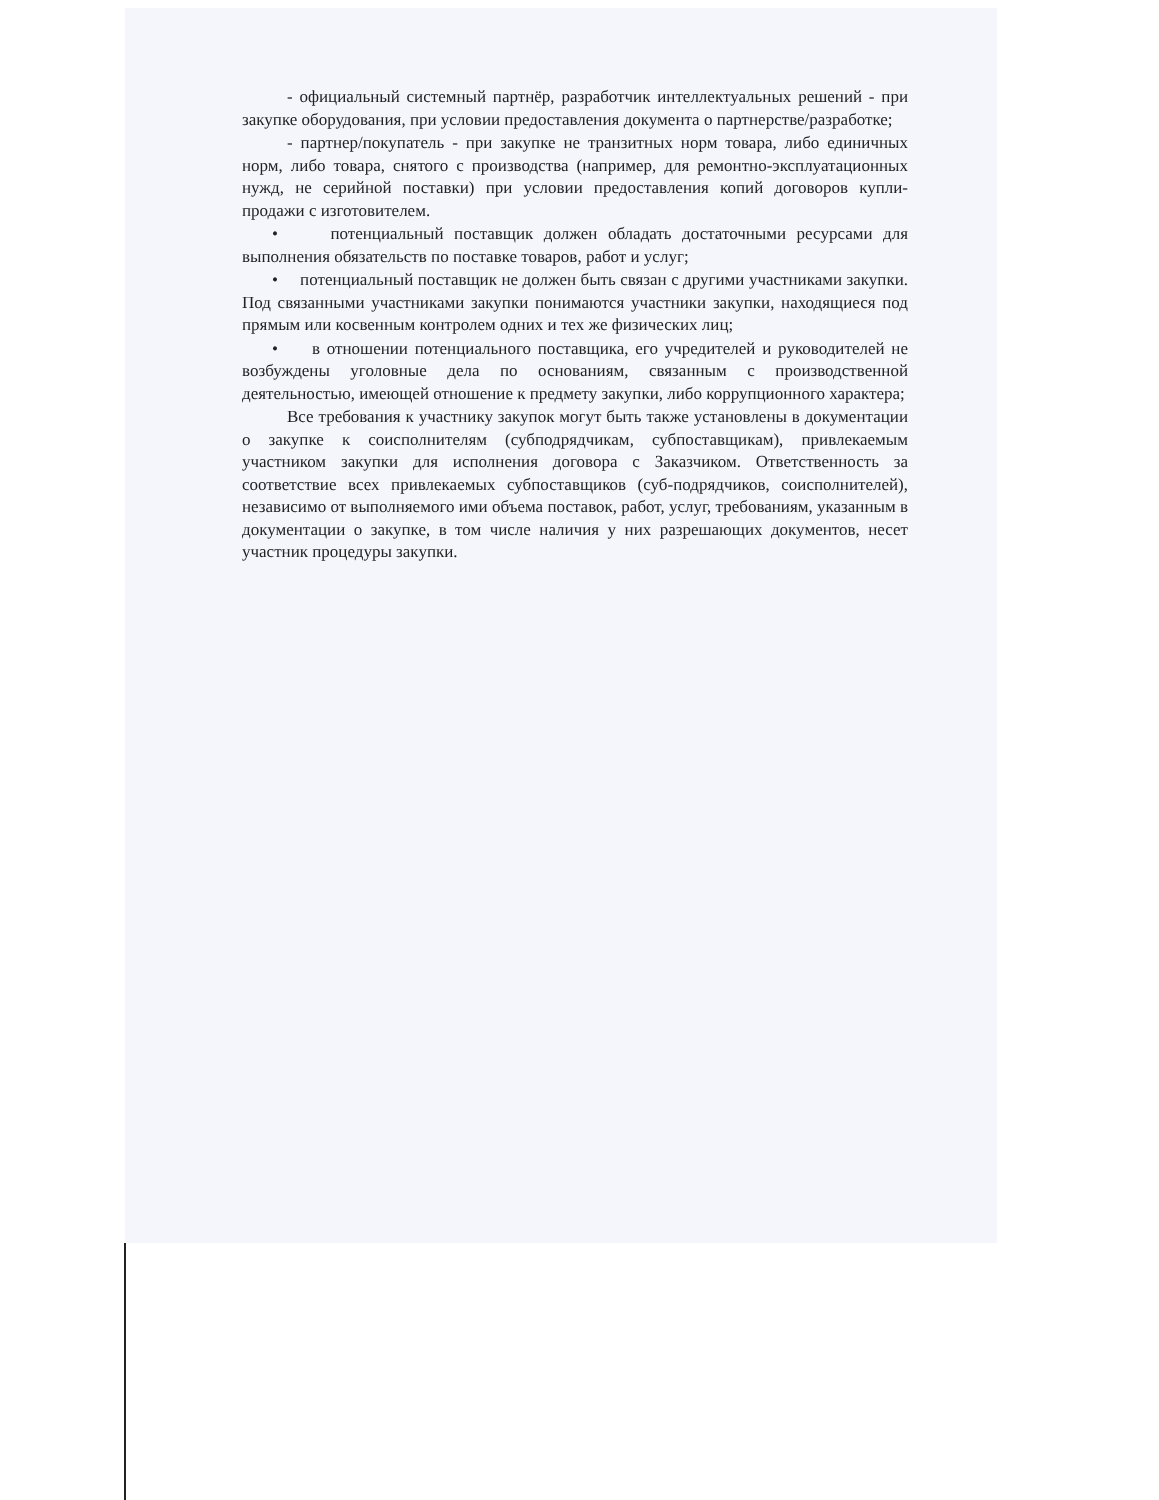- официальный системный партнёр, разработчик интеллектуальных решений - при закупке оборудования, при условии предоставления документа о партнерстве/разработке;
- партнер/покупатель - при закупке не транзитных норм товара, либо единичных норм, либо товара, снятого с производства (например, для ремонтно-эксплуатационных нужд, не серийной поставки) при условии предоставления копий договоров купли-продажи с изготовителем.
• потенциальный поставщик должен обладать достаточными ресурсами для выполнения обязательств по поставке товаров, работ и услуг;
• потенциальный поставщик не должен быть связан с другими участниками закупки. Под связанными участниками закупки понимаются участники закупки, находящиеся под прямым или косвенным контролем одних и тех же физических лиц;
• в отношении потенциального поставщика, его учредителей и руководителей не возбуждены уголовные дела по основаниям, связанным с производственной деятельностью, имеющей отношение к предмету закупки, либо коррупционного характера;
Все требования к участнику закупок могут быть также установлены в документации о закупке к соисполнителям (субподрядчикам, субпоставщикам), привлекаемым участником закупки для исполнения договора с Заказчиком. Ответственность за соответствие всех привлекаемых субпоставщиков (суб-подрядчиков, соисполнителей), независимо от выполняемого ими объема поставок, работ, услуг, требованиям, указанным в документации о закупке, в том числе наличия у них разрешающих документов, несет участник процедуры закупки.